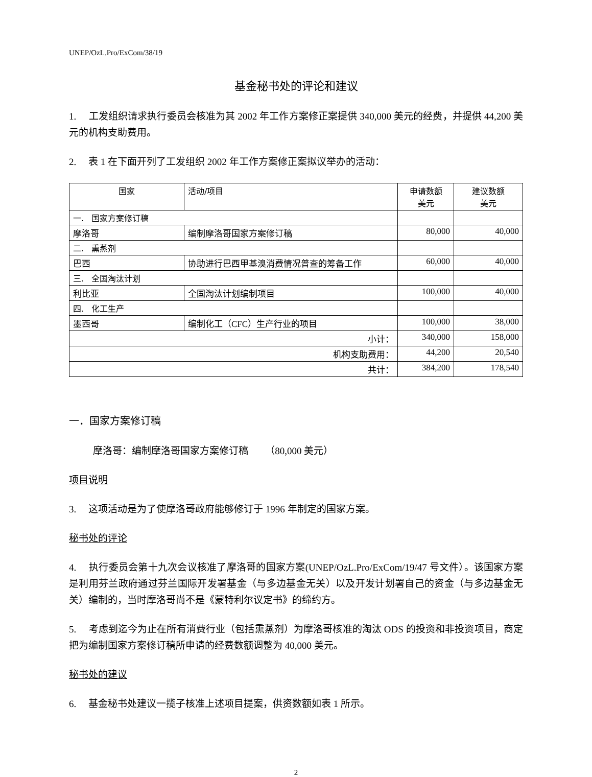UNEP/OzL.Pro/ExCom/38/19
基金秘书处的评论和建议
1. 工发组织请求执行委员会核准为其 2002 年工作方案修正案提供 340,000 美元的经费，并提供 44,200 美元的机构支助费用。
2. 表 1 在下面开列了工发组织 2002 年工作方案修正案拟议举办的活动：
| 国家 | 活动/项目 | 申请数额 美元 | 建议数额 美元 |
| --- | --- | --- | --- |
| 一. 国家方案修订稿 | | | |
| 摩洛哥 | 编制摩洛哥国家方案修订稿 | 80,000 | 40,000 |
| 二. 熏蒸剂 | | | |
| 巴西 | 协助进行巴西甲基溴消费情况普查的筹备工作 | 60,000 | 40,000 |
| 三. 全国淘汰计划 | | | |
| 利比亚 | 全国淘汰计划编制项目 | 100,000 | 40,000 |
| 四. 化工生产 | | | |
| 墨西哥 | 编制化工（CFC）生产行业的项目 | 100,000 | 38,000 |
| 小计： | | 340,000 | 158,000 |
| 机构支助费用： | | 44,200 | 20,540 |
| 共计： | | 384,200 | 178,540 |
一．国家方案修订稿
摩洛哥：编制摩洛哥国家方案修订稿 （80,000 美元）
项目说明
3. 这项活动是为了使摩洛哥政府能够修订于 1996 年制定的国家方案。
秘书处的评论
4. 执行委员会第十九次会议核准了摩洛哥的国家方案(UNEP/OzL.Pro/ExCom/19/47 号文件）。该国家方案是利用芬兰政府通过芬兰国际开发署基金（与多边基金无关）以及开发计划署自己的资金（与多边基金无关）编制的，当时摩洛哥尚不是《蒙特利尔议定书》的缔约方。
5. 考虑到迄今为止在所有消费行业（包括熏蒸剂）为摩洛哥核准的淘汰 ODS 的投资和非投资项目，商定把为编制国家方案修订稿所申请的经费数额调整为 40,000 美元。
秘书处的建议
6. 基金秘书处建议一揽子核准上述项目提案，供资数额如表 1 所示。
2